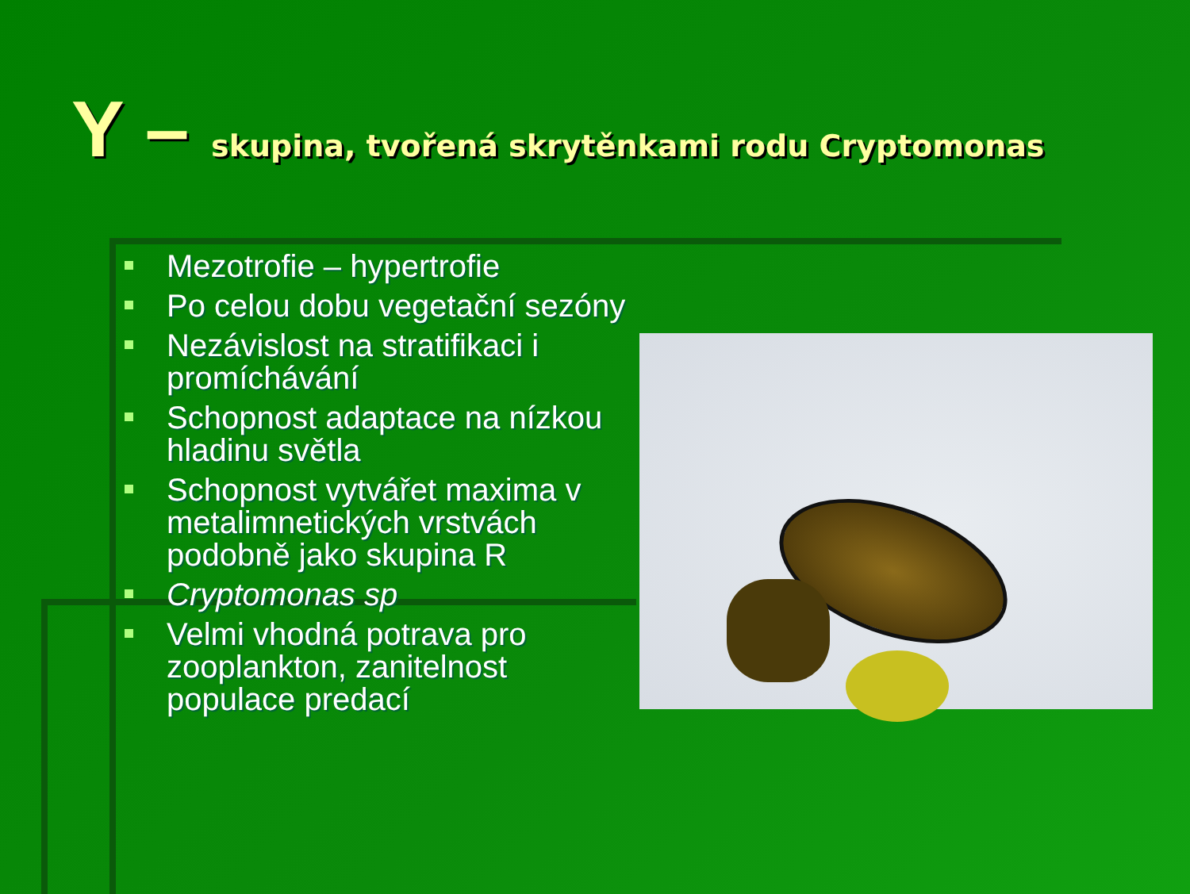Y – skupina, tvořená skrytěnkami rodu Cryptomonas
Mezotrofie – hypertrofie
Po celou dobu vegetační sezóny
Nezávislost na stratifikaci i promíchávání
Schopnost adaptace na nízkou hladinu světla
Schopnost vytvářet maxima v metalimnetických vrstvách podobně jako skupina R
Cryptomonas sp
Velmi vhodná potrava pro zooplankton, zanitelnost populace predací